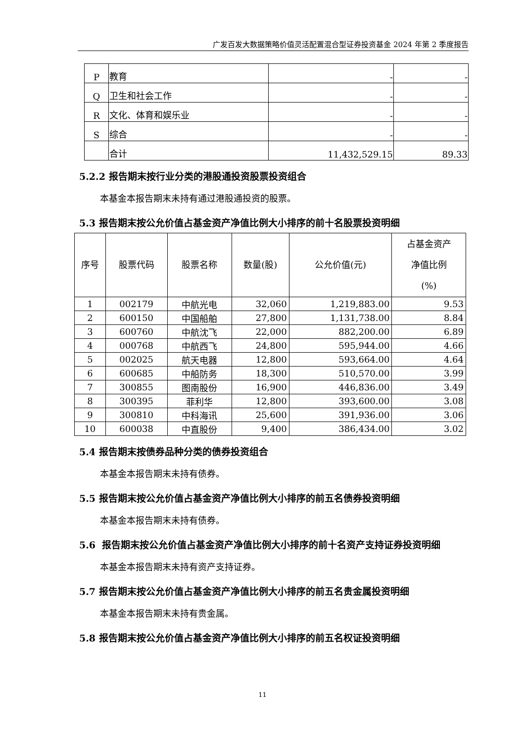广发百发大数据策略价值灵活配置混合型证券投资基金 2024 年第 2 季度报告
| P | 教育 | - | - |
| Q | 卫生和社会工作 | - | - |
| R | 文化、体育和娱乐业 | - | - |
| S | 综合 | - | - |
| | 合计 | 11,432,529.15 | 89.33 |
5.2.2 报告期末按行业分类的港股通投资股票投资组合
本基金本报告期末未持有通过港股通投资的股票。
5.3 报告期末按公允价值占基金资产净值比例大小排序的前十名股票投资明细
| 序号 | 股票代码 | 股票名称 | 数量(股) | 公允价值(元) | 占基金资产 净值比例 (%) |
| --- | --- | --- | --- | --- | --- |
| 1 | 002179 | 中航光电 | 32,060 | 1,219,883.00 | 9.53 |
| 2 | 600150 | 中国船舶 | 27,800 | 1,131,738.00 | 8.84 |
| 3 | 600760 | 中航沈飞 | 22,000 | 882,200.00 | 6.89 |
| 4 | 000768 | 中航西飞 | 24,800 | 595,944.00 | 4.66 |
| 5 | 002025 | 航天电器 | 12,800 | 593,664.00 | 4.64 |
| 6 | 600685 | 中船防务 | 18,300 | 510,570.00 | 3.99 |
| 7 | 300855 | 图南股份 | 16,900 | 446,836.00 | 3.49 |
| 8 | 300395 | 菲利华 | 12,800 | 393,600.00 | 3.08 |
| 9 | 300810 | 中科海讯 | 25,600 | 391,936.00 | 3.06 |
| 10 | 600038 | 中直股份 | 9,400 | 386,434.00 | 3.02 |
5.4 报告期末按债券品种分类的债券投资组合
本基金本报告期末未持有债券。
5.5 报告期末按公允价值占基金资产净值比例大小排序的前五名债券投资明细
本基金本报告期末未持有债券。
5.6 报告期末按公允价值占基金资产净值比例大小排序的前十名资产支持证券投资明细
本基金本报告期末未持有资产支持证券。
5.7 报告期末按公允价值占基金资产净值比例大小排序的前五名贵金属投资明细
本基金本报告期末未持有贵金属。
5.8 报告期末按公允价值占基金资产净值比例大小排序的前五名权证投资明细
11